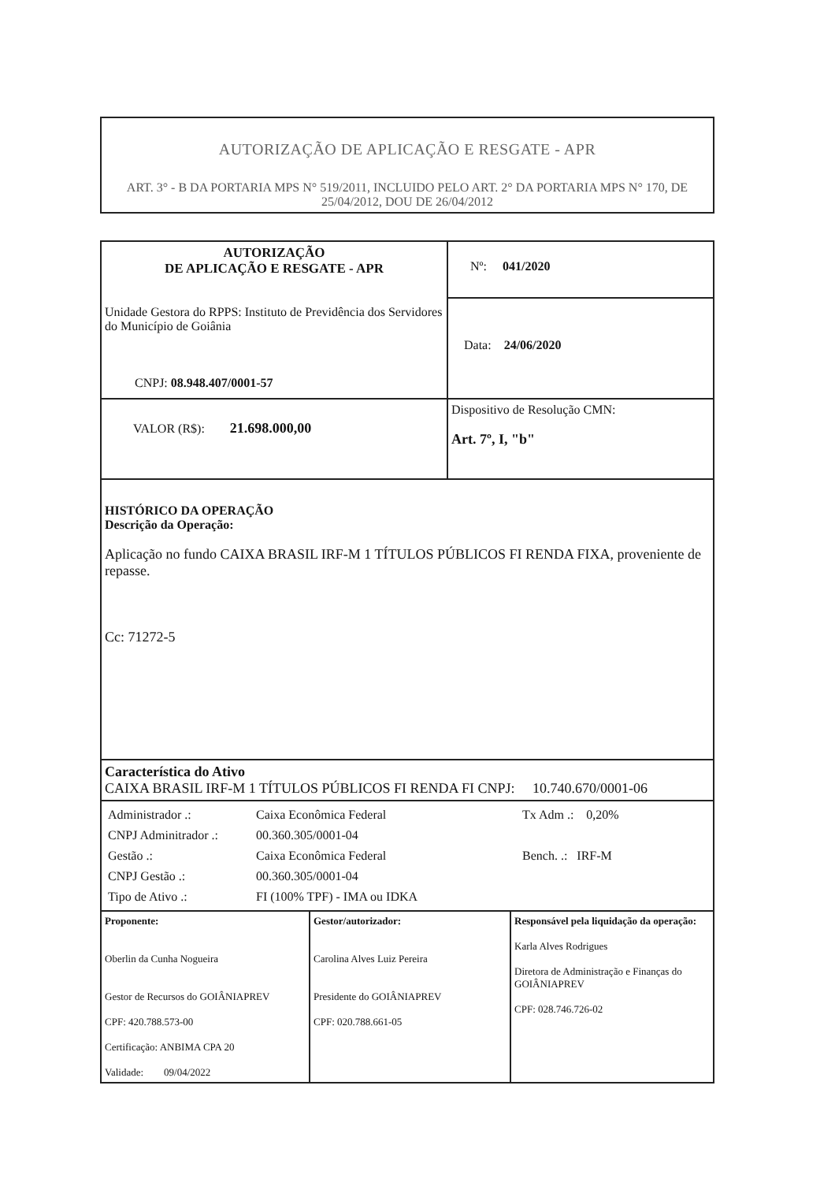AUTORIZAÇÃO DE APLICAÇÃO E RESGATE - APR
ART. 3° - B DA PORTARIA MPS N° 519/2011, INCLUIDO PELO ART. 2° DA PORTARIA MPS N° 170, DE 25/04/2012, DOU DE 26/04/2012
| AUTORIZAÇÃO DE APLICAÇÃO E RESGATE - APR Unidade Gestora do RPPS: Instituto de Previdência dos Servidores do Município de Goiânia CNPJ: 08.948.407/0001-57 | Nº: 041/2020 Data: 24/06/2020 |
| VALOR (R$): 21.698.000,00 | Dispositivo de Resolução CMN: Art. 7º, I, "b" |
| HISTÓRICO DA OPERAÇÃO Descrição da Operação: Aplicação no fundo CAIXA BRASIL IRF-M 1 TÍTULOS PÚBLICOS FI RENDA FIXA, proveniente de repasse. Cc: 71272-5 | |
| Característica do Ativo CAIXA BRASIL IRF-M 1 TÍTULOS PÚBLICOS FI RENDA FI CNPJ: 10.740.670/0001-06 | |
| / Administrador .: / Caixa Econômica Federal / Tx Adm .: 0,20% / / CNPJ Adminitrador .: / 00.360.305/0001-04 / / / Gestão .: / Caixa Econômica Federal / Bench. .: IRF-M / / CNPJ Gestão .: / 00.360.305/0001-04 / / / Tipo de Ativo .: / FI (100% TPF) - IMA ou IDKA / / | |
| / Proponente: Oberlin da Cunha Nogueira Gestor de Recursos do GOIÂNIAPREV CPF: 420.788.573-00 Certificação: ANBIMA CPA 20 Validade: 09/04/2022 / Gestor/autorizador: Carolina Alves Luiz Pereira Presidente do GOIÂNIAPREV CPF: 020.788.661-05 / Responsável pela liquidação da operação: Karla Alves Rodrigues Diretora de Administração e Finanças do GOIÂNIAPREV CPF: 028.746.726-02 / | |